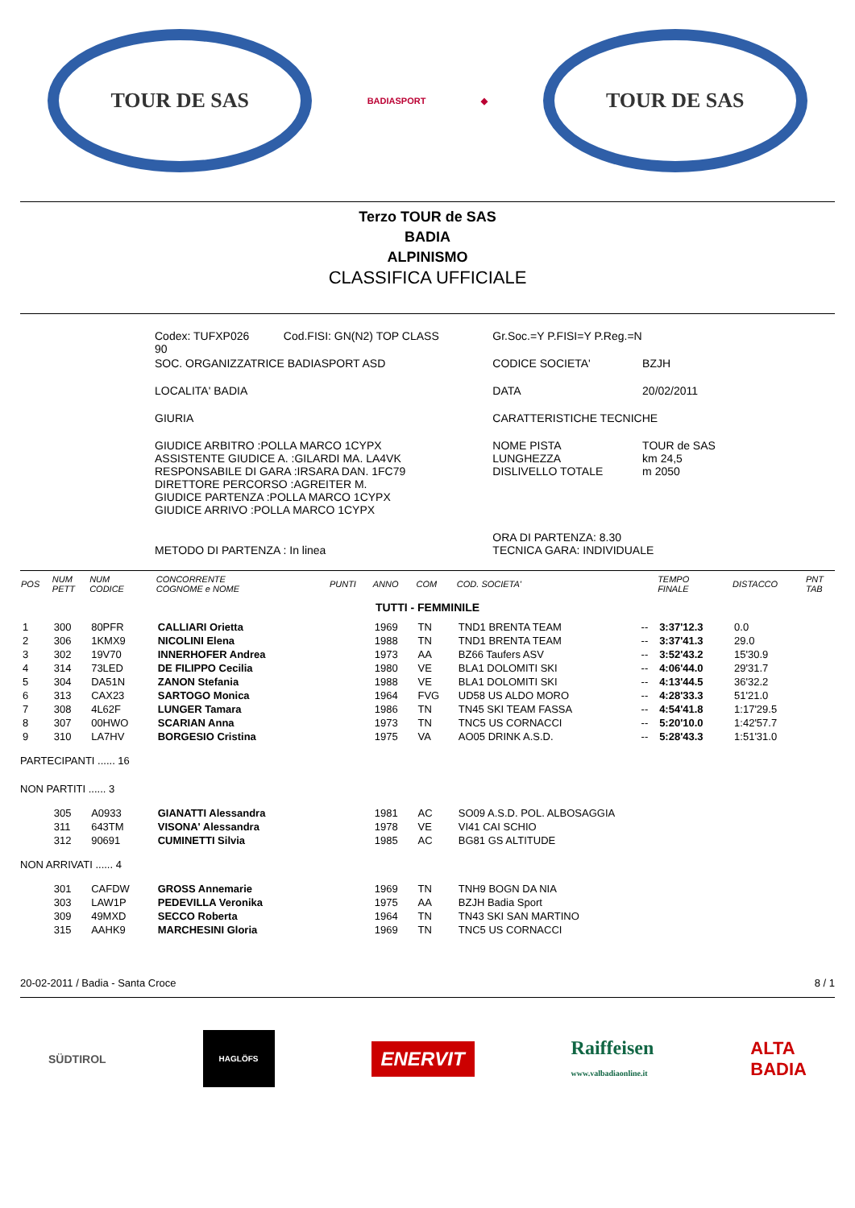TOUR DE SAS
BADIASPORT ◆
TOUR DE SAS
Terzo TOUR de SAS
BADIA
ALPINISMO
CLASSIFICA UFFICIALE
| Codex: TUFXP026 90 | Cod.FISI: GN(N2) TOP CLASS | Gr.Soc.=Y P.FISI=Y P.Reg.=N | |
| SOC. ORGANIZZATRICE BADIASPORT ASD | | CODICE SOCIETA' | BZJH |
| LOCALITA' BADIA | | DATA | 20/02/2011 |
| GIURIA | | CARATTERISTICHE TECNICHE | |
| GIUDICE ARBITRO :POLLA MARCO 1CYPX ASSISTENTE GIUDICE A. :GILARDI MA. LA4VK RESPONSABILE DI GARA :IRSARA DAN. 1FC79 DIRETTORE PERCORSO :AGREITER M. GIUDICE PARTENZA :POLLA MARCO 1CYPX GIUDICE ARRIVO :POLLA MARCO 1CYPX | | NOME PISTA LUNGHEZZA DISLIVELLO TOTALE | TOUR de SAS km 24,5 m 2050 |
| METODO DI PARTENZA : In linea | | ORA DI PARTENZA: 8.30 TECNICA GARA: INDIVIDUALE | |
| POS | NUM PETT | NUM CODICE | CONCORRENTE COGNOME e NOME | PUNTI | ANNO | COM | COD. SOCIETA' | | TEMPO FINALE | DISTACCO | PNT TAB |
| --- | --- | --- | --- | --- | --- | --- | --- | --- | --- | --- | --- |
| TUTTI - FEMMINILE | | | | | | | | | | | |
| 1 | 300 | 80PFR | CALLIARI Orietta | | 1969 | TN | TND1 BRENTA TEAM | -- | 3:37'12.3 | 0.0 | |
| 2 | 306 | 1KMX9 | NICOLINI Elena | | 1988 | TN | TND1 BRENTA TEAM | -- | 3:37'41.3 | 29.0 | |
| 3 | 302 | 19V70 | INNERHOFER Andrea | | 1973 | AA | BZ66 Taufers ASV | -- | 3:52'43.2 | 15'30.9 | |
| 4 | 314 | 73LED | DE FILIPPO Cecilia | | 1980 | VE | BLA1 DOLOMITI SKI | -- | 4:06'44.0 | 29'31.7 | |
| 5 | 304 | DA51N | ZANON Stefania | | 1988 | VE | BLA1 DOLOMITI SKI | -- | 4:13'44.5 | 36'32.2 | |
| 6 | 313 | CAX23 | SARTOGO Monica | | 1964 | FVG | UD58 US ALDO MORO | -- | 4:28'33.3 | 51'21.0 | |
| 7 | 308 | 4L62F | LUNGER Tamara | | 1986 | TN | TN45 SKI TEAM FASSA | -- | 4:54'41.8 | 1:17'29.5 | |
| 8 | 307 | 00HWO | SCARIAN Anna | | 1973 | TN | TNC5 US CORNACCI | -- | 5:20'10.0 | 1:42'57.7 | |
| 9 | 310 | LA7HV | BORGESIO Cristina | | 1975 | VA | AO05 DRINK A.S.D. | -- | 5:28'43.3 | 1:51'31.0 | |
| PARTECIPANTI ...... 16 | | | | | | | | | | | |
| NON PARTITI ...... 3 | | | | | | | | | | | |
| | 305 | A0933 | GIANATTI Alessandra | | 1981 | AC | SO09 A.S.D. POL. ALBOSAGGIA | | | | |
| | 311 | 643TM | VISONA' Alessandra | | 1978 | VE | VI41 CAI SCHIO | | | | |
| | 312 | 90691 | CUMINETTI Silvia | | 1985 | AC | BG81 GS ALTITUDE | | | | |
| NON ARRIVATI ...... 4 | | | | | | | | | | | |
| | 301 | CAFDW | GROSS Annemarie | | 1969 | TN | TNH9 BOGN DA NIA | | | | |
| | 303 | LAW1P | PEDEVILLA Veronika | | 1975 | AA | BZJH Badia Sport | | | | |
| | 309 | 49MXD | SECCO Roberta | | 1964 | TN | TN43 SKI SAN MARTINO | | | | |
| | 315 | AAHK9 | MARCHESINI Gloria | | 1969 | TN | TNC5 US CORNACCI | | | | |
20-02-2011 / Badia - Santa Croce 8 / 1
SÜDTIROL HAGLÖFS ENERVIT Raiffeisen
www.valbadiaonline.it ALTA
BADIA